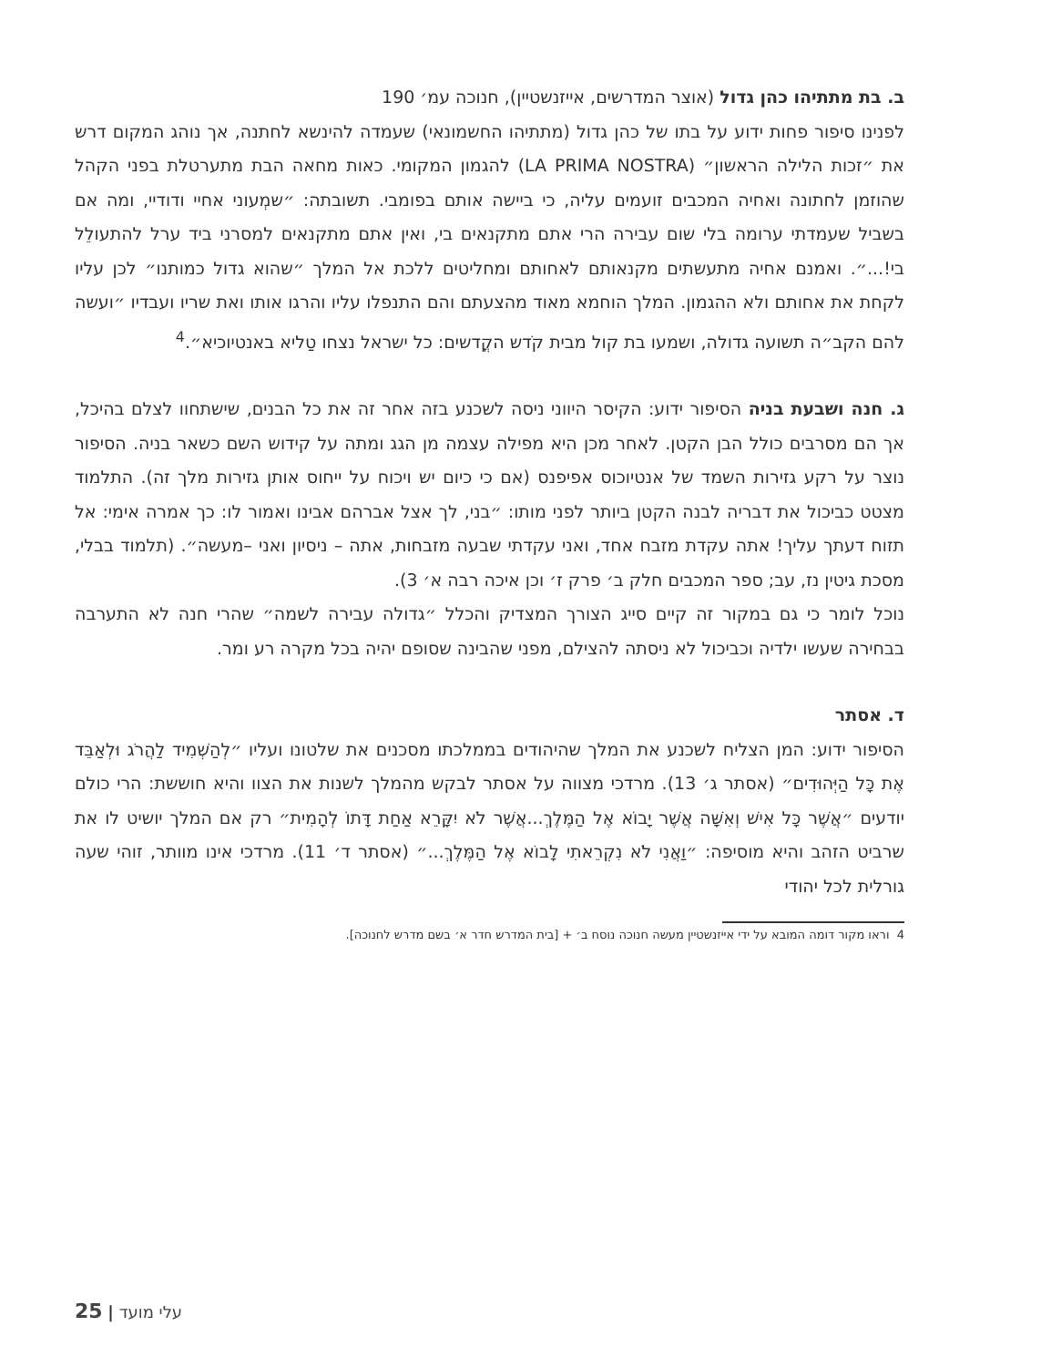ב. בת מתתיהו כהן גדול (אוצר המדרשים, אייזנשטיין), חנוכה עמ׳ 190
לפנינו סיפור פחות ידוע על בתו של כהן גדול (מתתיהו החשמונאי) שעמדה להינשא לחתנה, אך נוהג המקום דרש את ״זכות הלילה הראשון״ (LA PRIMA NOSTRA) להגמון המקומי. כאות מחאה הבת מתערטלת בפני הקהל שהוזמן לחתונה ואחיה המכבים זועמים עליה, כי ביישה אותם בפומבי. תשובתה: ״שמְעוני אחיי ודודיי, ומה אם בשביל שעמדתי ערומה בלי שום עבירה הרי אתם מתקנאים בי, ואין אתם מתקנאים למסרני ביד ערל להתעולֵל בי!...״. ואמנם אחיה מתעשתים מקנאותם לאחותם ומחליטים ללכת אל המלך ״שהוא גדול כמותנו״ לכן עליו לקחת את אחותם ולא ההגמון. המלך הוחמא מאוד מהצעתם והם התנפלו עליו והרגו אותו ואת שריו ועבדיו ״ועשה להם הקב״ה תשועה גדולה, ושמעו בת קול מבית קֹדש הקֳדשים: כל ישראל נצחו טַליא באנטיוכיא״.<sup>4</sup>
ג. חנה ושבעת בניה הסיפור ידוע: הקיסר היווני ניסה לשכנע בזה אחר זה את כל הבנים, שישתחוו לצלם בהיכל, אך הם מסרבים כולל הבן הקטן. לאחר מכן היא מפילה עצמה מן הגג ומתה על קידוש השם כשאר בניה. הסיפור נוצר על רקע גזירות השמד של אנטיוכוס אפיפנס (אם כי כיום יש ויכוח על ייחוס אותן גזירות מלך זה). התלמוד מצטט כביכול את דבריה לבנה הקטן ביותר לפני מותו: ״בני, לך אצל אברהם אבינו ואמור לו: כך אמרה אימי: אל תזוח דעתך עליך! אתה עקדת מזבח אחד, ואני עקדתי שבעה מזבחות, אתה – ניסיון ואני –מעשה״. (תלמוד בבלי, מסכת גיטין נז, עב; ספר המכבים חלק ב׳ פרק ז׳ וכן איכה רבה א׳ 3).
נוכל לומר כי גם במקור זה קיים סייג הצורך המצדיק והכלל ״גדולה עבירה לשמה״ שהרי חנה לא התערבה בבחירה שעשו ילדיה וכביכול לא ניסתה להצילם, מפני שהבינה שסופם יהיה בכל מקרה רע ומר.
ד. אסתר
הסיפור ידוע: המן הצליח לשכנע את המלך שהיהודים בממלכתו מסכנים את שלטונו ועליו ״לְהַשְׁמִיד לַהֲרֹג וּלְאַבֵּד אֶת כָּל הַיְּהוּדִים״ (אסתר ג׳ 13). מרדכי מצווה על אסתר לבקש מהמלך לשנות את הצוו והיא חוששת: הרי כולם יודעים ״אֲשֶׁר כָּל אִישׁ וְאִשָּׁה אֲשֶׁר יָבוֹא אֶל הַמֶּלֶךְ...אֲשֶׁר לֹא יִקָּרֵא אַחַת דָּתוֹ לְהָמִית״ רק אם המלך יושיט לו את שרביט הזהב והיא מוסיפה: ״וַאֲנִי לֹא נִקְרֵאתִי לָבוֹא אֶל הַמֶּלֶךְ...״ (אסתר ד׳ 11). מרדכי אינו מוותר, זוהי שעה גורלית לכל יהודי
4 וראו מקור דומה המובא על ידי אייזנשטיין מעשה חנוכה נוסח ב׳ + [בית המדרש חדר א׳ בשם מדרש לחנוכה].
עלי מועד | 25